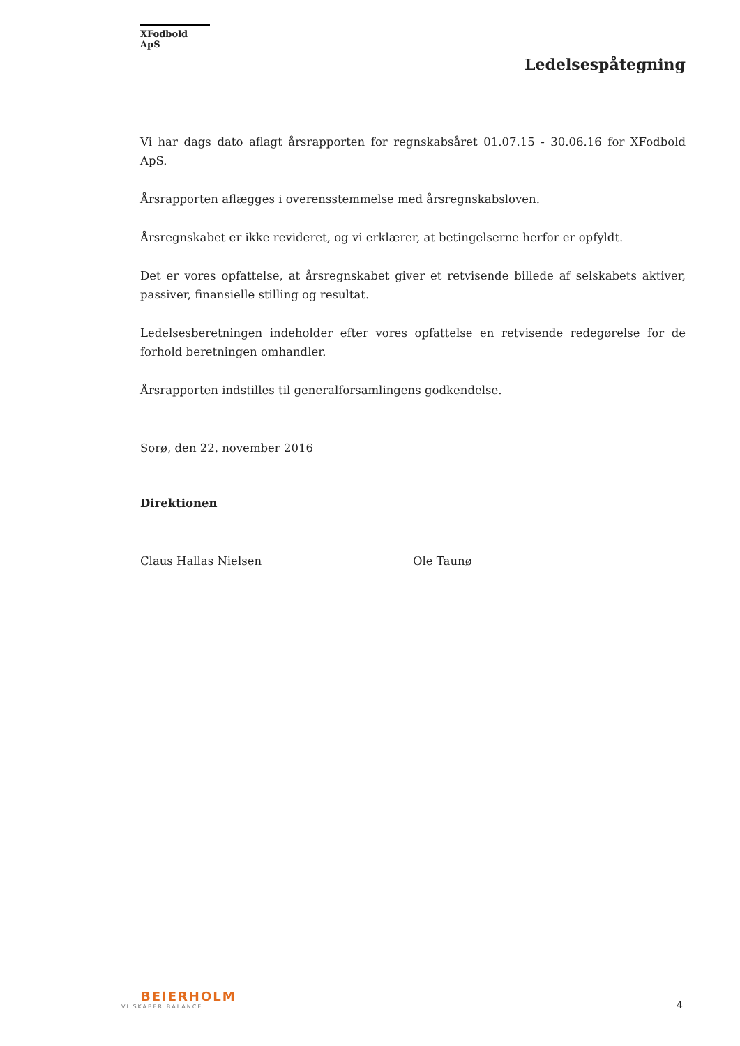XFodbold ApS
Ledelsespåtegning
Vi har dags dato aflagt årsrapporten for regnskabsåret 01.07.15 - 30.06.16 for XFodbold ApS.
Årsrapporten aflægges i overensstemmelse med årsregnskabsloven.
Årsregnskabet er ikke revideret, og vi erklærer, at betingelserne herfor er opfyldt.
Det er vores opfattelse, at årsregnskabet giver et retvisende billede af selskabets aktiver, passiver, finansielle stilling og resultat.
Ledelsesberetningen indeholder efter vores opfattelse en retvisende redegørelse for de forhold beretningen omhandler.
Årsrapporten indstilles til generalforsamlingens godkendelse.
Sorø, den 22. november 2016
Direktionen
Claus Hallas Nielsen Ole Taunø
BEIERHOLM
VI SKABER BALANCE
4